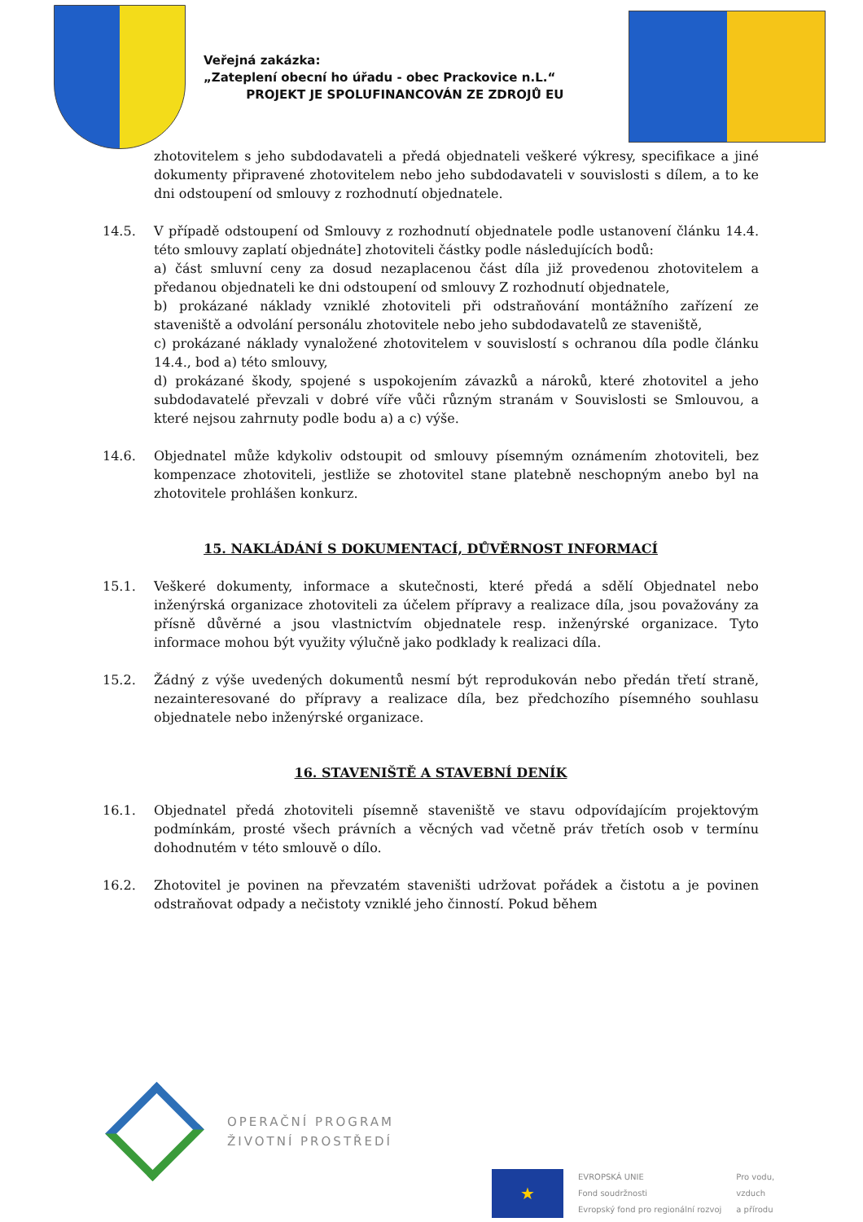Veřejná zakázka:
„Zateplení obecní ho úřadu - obec Prackovice n.L.“
PROJEKT JE SPOLUFINANCOVÁN ZE ZDROJŮ EU
zhotovitelem s jeho subdodavateli a předá objednateli veškeré výkresy, specifikace a jiné dokumenty připravené zhotovitelem nebo jeho subdodavateli v souvislosti s dílem, a to ke dni odstoupení od smlouvy z rozhodnutí objednatele.
14.5. V případě odstoupení od Smlouvy z rozhodnutí objednatele podle ustanovení článku 14.4. této smlouvy zaplatí objednáte] zhotoviteli částky podle následujících bodů:
a) část smluvní ceny za dosud nezaplacenou část díla již provedenou zhotovitelem a předanou objednateli ke dni odstoupení od smlouvy Z rozhodnutí objednatele,
b) prokázané náklady vzniklé zhotoviteli při odstraňování montážního zařízení ze staveniště a odvolání personálu zhotovitele nebo jeho subdodavatelů ze staveniště,
c) prokázané náklady vynaložené zhotovitelem v souvislostí s ochranou díla podle článku 14.4., bod a) této smlouvy,
d) prokázané škody, spojené s uspokojením závazků a nároků, které zhotovitel a jeho subdodavatelé převzali v dobré víře vůči různým stranám v Souvislosti se Smlouvou, a které nejsou zahrnuty podle bodu a) a c) výše.
14.6. Objednatel může kdykoliv odstoupit od smlouvy písemným oznámením zhotoviteli, bez kompenzace zhotoviteli, jestliže se zhotovitel stane platebně neschopným anebo byl na zhotovitele prohlášen konkurz.
15. NAKLÁDÁNÍ S DOKUMENTACÍ, DŮVĚRNOST INFORMACÍ
15.1. Veškeré dokumenty, informace a skutečnosti, které předá a sdělí Objednatel nebo inženýrská organizace zhotoviteli za účelem přípravy a realizace díla, jsou považovány za přísně důvěrné a jsou vlastnictvím objednatele resp. inženýrské organizace. Tyto informace mohou být využity výlučně jako podklady k realizaci díla.
15.2. Žádný z výše uvedených dokumentů nesmí být reprodukován nebo předán třetí straně, nezainteresované do přípravy a realizace díla, bez předchozího písemného souhlasu objednatele nebo inženýrské organizace.
16. STAVENIŠTĚ A STAVEBNÍ DENÍK
16.1. Objednatel předá zhotoviteli písemně staveniště ve stavu odpovídajícím projektovým podmínkám, prosté všech právních a věcných vad včetně práv třetích osob v termínu dohodnutém v této smlouvě o dílo.
16.2. Zhotovitel je povinen na převzatém staveništi udržovat pořádek a čistotu a je povinen odstraňovat odpady a nečistoty vzniklé jeho činností. Pokud během
OPERAČNÍ PROGRAM
ŽIVOTNÍ PROSTŘEDÍ
★
EVROPSKÁ UNIE
Fond soudržnosti
Evropský fond pro regionální rozvoj
Pro vodu,
vzduch
a přírodu